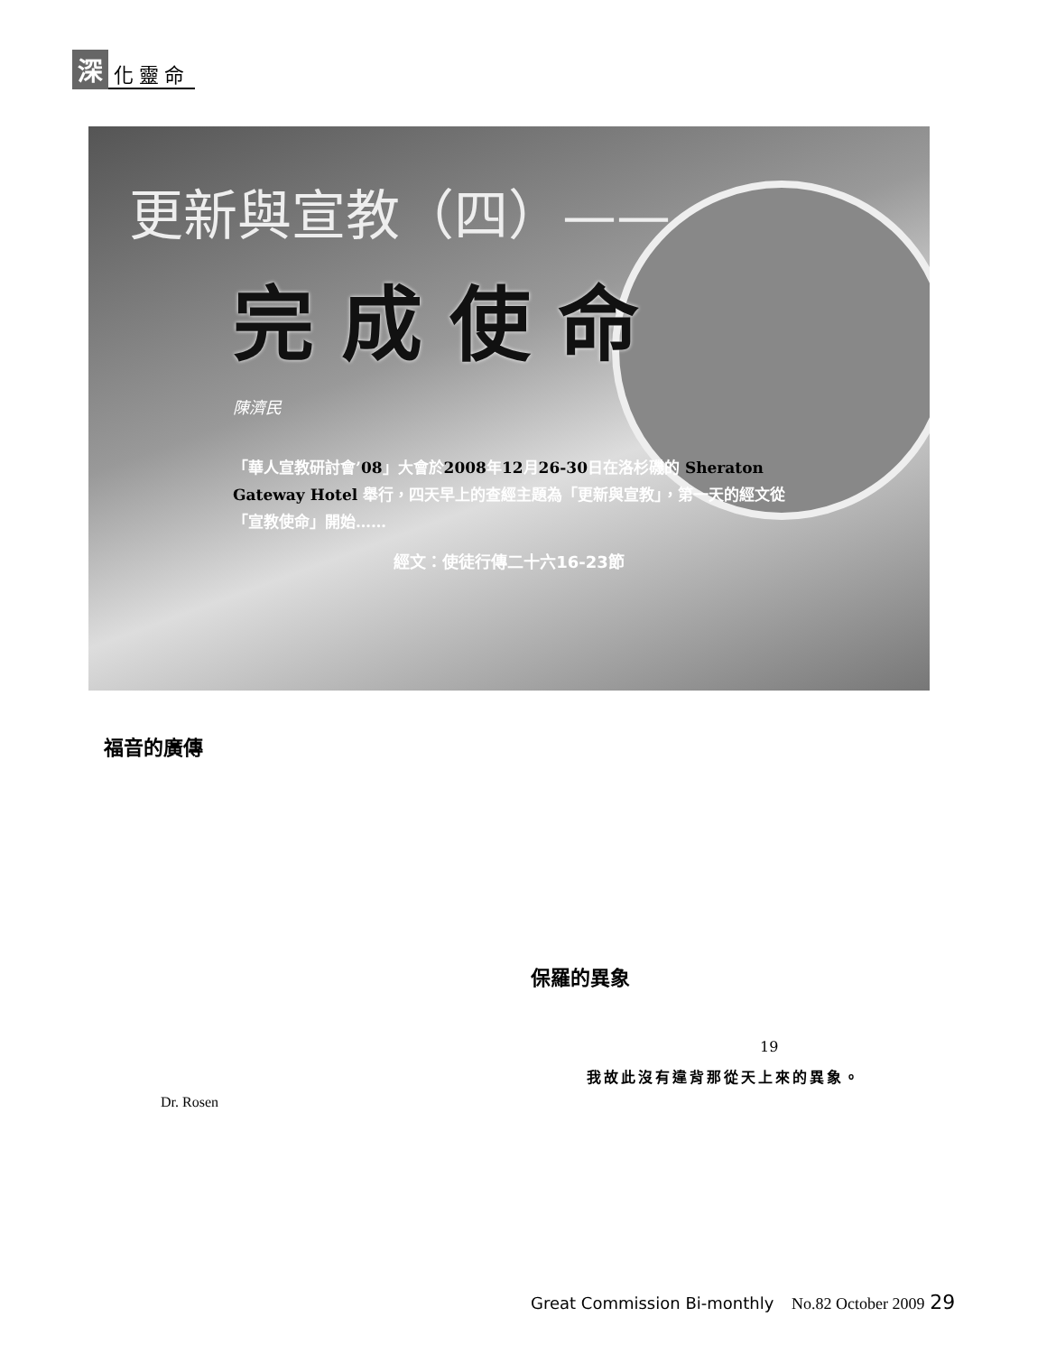深化靈命
更新與宣教（四）——
完成使命
陳濟民
「華人宣教研討會’08」大會於2008年12月26-30日在洛杉磯的 Sheraton Gateway Hotel 舉行，四天早上的查經主題為「更新與宣教」，第一天的經文從「宣教使命」開始……
經文：使徒行傳二十六16-23節
福音的廣傳
保羅的異象
19
我故此沒有違背那從天上來的異象。
Dr. Rosen
Great Commission Bi-monthly No.82 October 2009 29